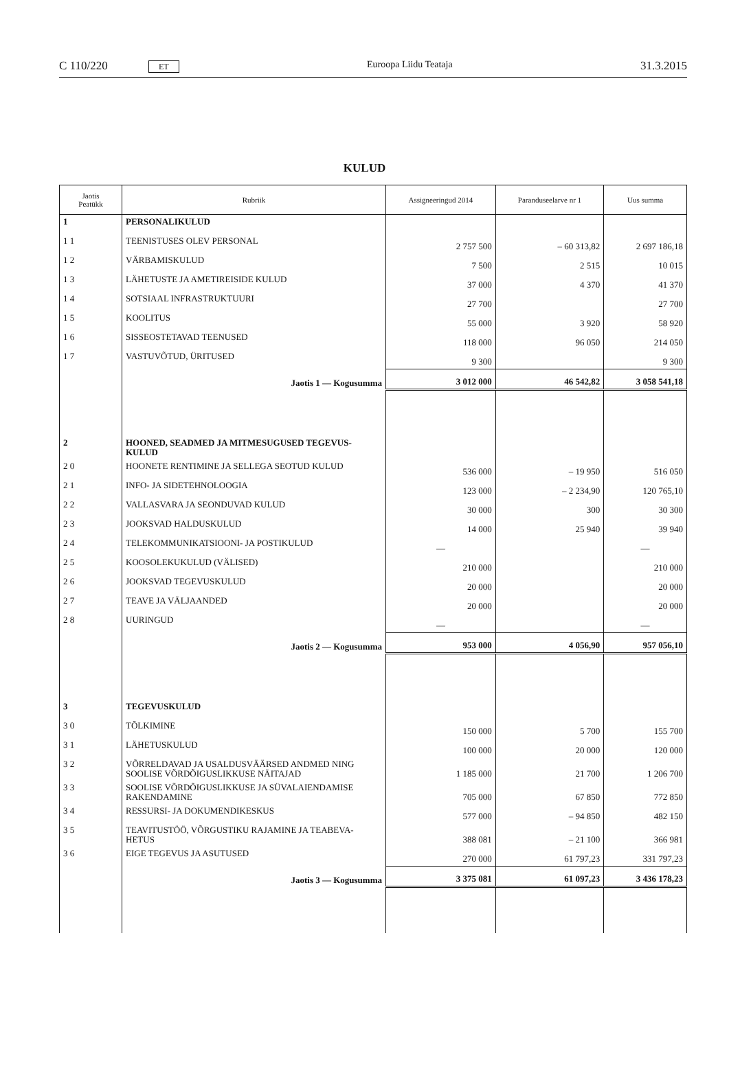C 110/220 ET Euroopa Liidu Teataja 31.3.2015
KULUD
| Jaotis Peatükk | Rubriik | Assigneeringud 2014 | Paranduseelarve nr 1 | Uus summa |
| --- | --- | --- | --- | --- |
| 1 | PERSONALIKULUD | | | |
| 1 1 | TEENISTUSES OLEV PERSONAL | 2 757 500 | – 60 313,82 | 2 697 186,18 |
| 1 2 | VÄRBAMISKULUD | 7 500 | 2 515 | 10 015 |
| 1 3 | LÄHETUSTE JA AMETIREISIDE KULUD | 37 000 | 4 370 | 41 370 |
| 1 4 | SOTSIAAL INFRASTRUKTUURI | 27 700 | | 27 700 |
| 1 5 | KOOLITUS | 55 000 | 3 920 | 58 920 |
| 1 6 | SISSEOSTETAVAD TEENUSED | 118 000 | 96 050 | 214 050 |
| 1 7 | VASTUVÕTUD, ÜRITUSED | 9 300 | | 9 300 |
| | Jaotis 1 — Kogusumma | 3 012 000 | 46 542,82 | 3 058 541,18 |
| 2 | HOONED, SEADMED JA MITMESUGUSED TEGEVUS-KULUD | | | |
| 2 0 | HOONETE RENTIMINE JA SELLEGA SEOTUD KULUD | 536 000 | – 19 950 | 516 050 |
| 2 1 | INFO- JA SIDETEHNOLOOGIA | 123 000 | – 2 234,90 | 120 765,10 |
| 2 2 | VALLASVARA JA SEONDUVAD KULUD | 30 000 | 300 | 30 300 |
| 2 3 | JOOKSVAD HALDUSKULUD | 14 000 | 25 940 | 39 940 |
| 2 4 | TELEKOMMUNIKATSIOONI- JA POSTIKULUD | — | | — |
| 2 5 | KOOSOLEKUKULUD (VÄLISED) | 210 000 | | 210 000 |
| 2 6 | JOOKSVAD TEGEVUSKULUD | 20 000 | | 20 000 |
| 2 7 | TEAVE JA VÄLJAANDED | 20 000 | | 20 000 |
| 2 8 | UURINGUD | — | | — |
| | Jaotis 2 — Kogusumma | 953 000 | 4 056,90 | 957 056,10 |
| 3 | TEGEVUSKULUD | | | |
| 3 0 | TÕLKIMINE | 150 000 | 5 700 | 155 700 |
| 3 1 | LÄHETUSKULUD | 100 000 | 20 000 | 120 000 |
| 3 2 | VÕRRELDAVAD JA USALDUSVÄÄRSED ANDMED NING SOOLISE VÕRDÕIGUSLIKKUSE NÄITAJAD | 1 185 000 | 21 700 | 1 206 700 |
| 3 3 | SOOLISE VÕRDÕIGUSLIKKUSE JA SÜVALAIENDAMISE RAKENDAMINE | 705 000 | 67 850 | 772 850 |
| 3 4 | RESSURSI- JA DOKUMENDIKESKUS | 577 000 | – 94 850 | 482 150 |
| 3 5 | TEAVITUSTÖÖ, VÕRGUSTIKU RAJAMINE JA TEABEVA-HETUS | 388 081 | – 21 100 | 366 981 |
| 3 6 | EIGE TEGEVUS JA ASUTUSED | 270 000 | 61 797,23 | 331 797,23 |
| | Jaotis 3 — Kogusumma | 3 375 081 | 61 097,23 | 3 436 178,23 |